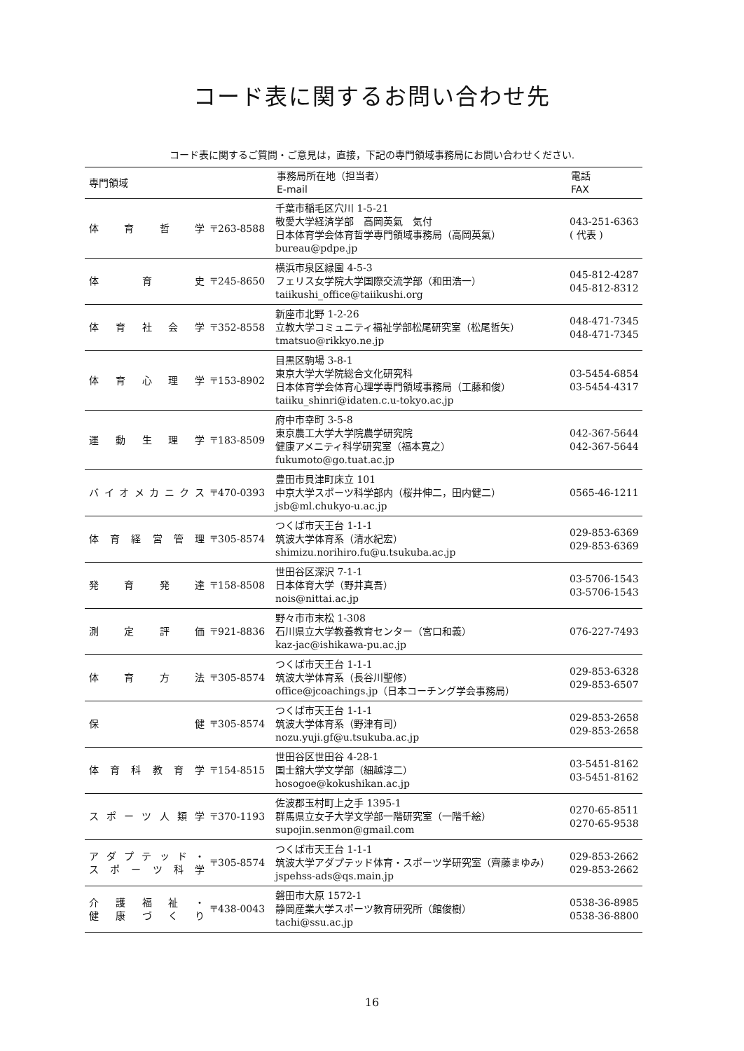コード表に関するお問い合わせ先
コード表に関するご質問・ご意見は，直接，下記の専門領域事務局にお問い合わせください.
| 専門領域 | | 事務局所在地（担当者） E-mail | 電話 FAX |
| --- | --- | --- | --- |
| 体育哲学 | 〒263-8588 | 千葉市稲毛区穴川 1-5-21 敬愛大学経済学部 高岡英氣 気付 日本体育学会体育哲学専門領域事務局（高岡英氣） bureau@pdpe.jp | 043-251-6363 ( 代表 ) |
| 体育史 | 〒245-8650 | 横浜市泉区緑園 4-5-3 フェリス女学院大学国際交流学部（和田浩一） taiikushi_office@taiikushi.org | 045-812-4287 045-812-8312 |
| 体育社会学 | 〒352-8558 | 新座市北野 1-2-26 立教大学コミュニティ福祉学部松尾研究室（松尾哲矢） tmatsuo@rikkyo.ne.jp | 048-471-7345 048-471-7345 |
| 体育心理学 | 〒153-8902 | 目黒区駒場 3-8-1 東京大学大学院総合文化研究科 日本体育学会体育心理学専門領域事務局（工藤和俊） taiiku_shinri@idaten.c.u-tokyo.ac.jp | 03-5454-6854 03-5454-4317 |
| 運動生理学 | 〒183-8509 | 府中市幸町 3-5-8 東京農工大学大学院農学研究院 健康アメニティ科学研究室（福本寛之） fukumoto@go.tuat.ac.jp | 042-367-5644 042-367-5644 |
| バイオメカニクス | 〒470-0393 | 豊田市貝津町床立 101 中京大学スポーツ科学部内（桜井伸二，田内健二） jsb@ml.chukyo-u.ac.jp | 0565-46-1211 |
| 体育経営管理 | 〒305-8574 | つくば市天王台 1-1-1 筑波大学体育系（清水紀宏） shimizu.norihiro.fu@u.tsukuba.ac.jp | 029-853-6369 029-853-6369 |
| 発育発達 | 〒158-8508 | 世田谷区深沢 7-1-1 日本体育大学（野井真吾） nois@nittai.ac.jp | 03-5706-1543 03-5706-1543 |
| 測定評価 | 〒921-8836 | 野々市市末松 1-308 石川県立大学教養教育センター（宮口和義） kaz-jac@ishikawa-pu.ac.jp | 076-227-7493 |
| 体育方法 | 〒305-8574 | つくば市天王台 1-1-1 筑波大学体育系（長谷川聖修） office@jcoachings.jp（日本コーチング学会事務局） | 029-853-6328 029-853-6507 |
| 保健 | 〒305-8574 | つくば市天王台 1-1-1 筑波大学体育系（野津有司） nozu.yuji.gf@u.tsukuba.ac.jp | 029-853-2658 029-853-2658 |
| 体育科教育学 | 〒154-8515 | 世田谷区世田谷 4-28-1 国士舘大学文学部（細越淳二） hosogoe@kokushikan.ac.jp | 03-5451-8162 03-5451-8162 |
| スポーツ人類学 | 〒370-1193 | 佐波郡玉村町上之手 1395-1 群馬県立女子大学文学部一階研究室（一階千絵） supojin.senmon@gmail.com | 0270-65-8511 0270-65-9538 |
| アダプテッド・ スポーツ科学 | 〒305-8574 | つくば市天王台 1-1-1 筑波大学アダプテッド体育・スポーツ学研究室（齊藤まゆみ） jspehss-ads@qs.main.jp | 029-853-2662 029-853-2662 |
| 介護福祉・ 健康づくり | 〒438-0043 | 磐田市大原 1572-1 静岡産業大学スポーツ教育研究所（館俊樹） tachi@ssu.ac.jp | 0538-36-8985 0538-36-8800 |
16